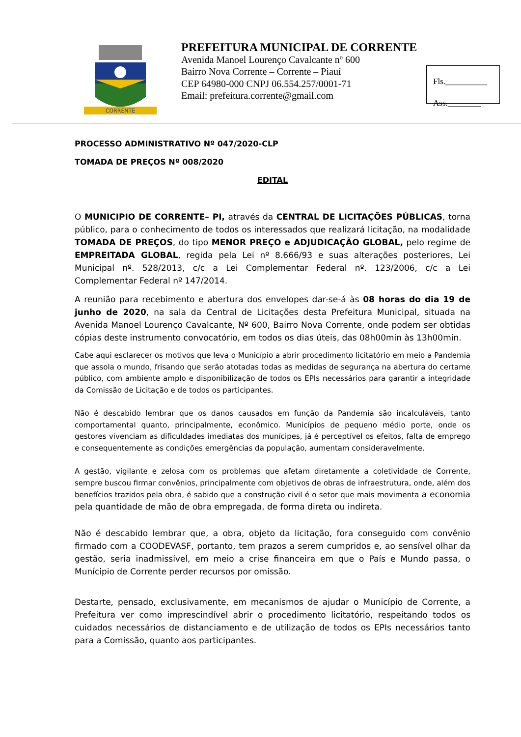CORRENTE
PREFEITURA MUNICIPAL DE CORRENTE
Avenida Manoel Lourenço Cavalcante nº 600
Bairro Nova Corrente – Corrente – Piauí
CEP 64980-000 CNPJ 06.554.257/0001-71
Email: prefeitura.corrente@gmail.com
Fls.__________
Ass.________
PROCESSO ADMINISTRATIVO Nº 047/2020-CLP
TOMADA DE PREÇOS Nº 008/2020
EDITAL
O MUNICIPIO DE CORRENTE– PI, através da CENTRAL DE LICITAÇÕES PÚBLICAS, torna público, para o conhecimento de todos os interessados que realizará licitação, na modalidade TOMADA DE PREÇOS, do tipo MENOR PREÇO e ADJUDICAÇÃO GLOBAL, pelo regime de EMPREITADA GLOBAL, regida pela Lei nº 8.666/93 e suas alterações posteriores, Lei Municipal nº. 528/2013, c/c a Lei Complementar Federal nº. 123/2006, c/c a Lei Complementar Federal nº 147/2014.
A reunião para recebimento e abertura dos envelopes dar-se-á às 08 horas do dia 19 de junho de 2020, na sala da Central de Licitações desta Prefeitura Municipal, situada na Avenida Manoel Lourenço Cavalcante, Nº 600, Bairro Nova Corrente, onde podem ser obtidas cópias deste instrumento convocatório, em todos os dias úteis, das 08h00min às 13h00min.
Cabe aqui esclarecer os motivos que leva o Município a abrir procedimento licitatório em meio a Pandemia que assola o mundo, frisando que serão atotadas todas as medidas de segurança na abertura do certame público, com ambiente amplo e disponibilização de todos os EPIs necessários para garantir a integridade da Comissão de Licitação e de todos os participantes.
Não é descabido lembrar que os danos causados em função da Pandemia são incalculáveis, tanto comportamental quanto, principalmente, econômico. Municípios de pequeno médio porte, onde os gestores vivenciam as dificuldades imediatas dos munícipes, já é perceptível os efeitos, falta de emprego e consequentemente as condições emergências da população, aumentam consideravelmente.
A gestão, vigilante e zelosa com os problemas que afetam diretamente a coletividade de Corrente, sempre buscou firmar convênios, principalmente com objetivos de obras de infraestrutura, onde, além dos benefícios trazidos pela obra, é sabido que a construção civil é o setor que mais movimenta a economia pela quantidade de mão de obra empregada, de forma direta ou indireta.
Não é descabido lembrar que, a obra, objeto da licitação, fora conseguido com convênio firmado com a COODEVASF, portanto, tem prazos a serem cumpridos e, ao sensível olhar da gestão, seria inadmissível, em meio a crise financeira em que o País e Mundo passa, o Munícipio de Corrente perder recursos por omissão.
Destarte, pensado, exclusivamente, em mecanismos de ajudar o Município de Corrente, a Prefeitura ver como imprescindível abrir o procedimento licitatório, respeitando todos os cuidados necessários de distanciamento e de utilização de todos os EPIs necessários tanto para a Comissão, quanto aos participantes.